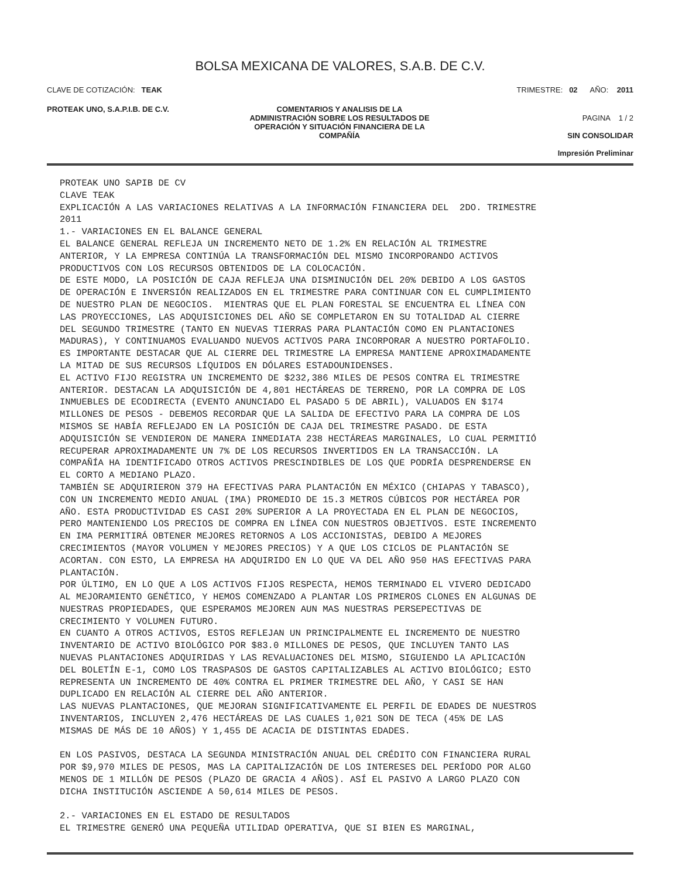BOLSA MEXICANA DE VALORES, S.A.B. DE C.V.
CLAVE DE COTIZACIÓN: TEAK TRIMESTRE: 02 AÑO: 2011
PROTEAK UNO, S.A.P.I.B. DE C.V. COMENTARIOS Y ANALISIS DE LA
ADMINISTRACIÓN SOBRE LOS RESULTADOS DE
OPERACIÓN Y SITUACIÓN FINANCIERA DE LA
COMPAÑÍA
PAGINA 1 / 2
SIN CONSOLIDAR
Impresión Preliminar
PROTEAK UNO SAPIB DE CV
CLAVE TEAK
EXPLICACIÓN A LAS VARIACIONES RELATIVAS A LA INFORMACIÓN FINANCIERA DEL  2DO. TRIMESTRE
2011
1.- VARIACIONES EN EL BALANCE GENERAL
EL BALANCE GENERAL REFLEJA UN INCREMENTO NETO DE 1.2% EN RELACIÓN AL TRIMESTRE
ANTERIOR, Y LA EMPRESA CONTINÚA LA TRANSFORMACIÓN DEL MISMO INCORPORANDO ACTIVOS
PRODUCTIVOS CON LOS RECURSOS OBTENIDOS DE LA COLOCACIÓN.
DE ESTE MODO, LA POSICIÓN DE CAJA REFLEJA UNA DISMINUCIÓN DEL 20% DEBIDO A LOS GASTOS
DE OPERACIÓN E INVERSIÓN REALIZADOS EN EL TRIMESTRE PARA CONTINUAR CON EL CUMPLIMIENTO
DE NUESTRO PLAN DE NEGOCIOS.  MIENTRAS QUE EL PLAN FORESTAL SE ENCUENTRA EL LÍNEA CON
LAS PROYECCIONES, LAS ADQUISICIONES DEL AÑO SE COMPLETARON EN SU TOTALIDAD AL CIERRE
DEL SEGUNDO TRIMESTRE (TANTO EN NUEVAS TIERRAS PARA PLANTACIÓN COMO EN PLANTACIONES
MADURAS), Y CONTINUAMOS EVALUANDO NUEVOS ACTIVOS PARA INCORPORAR A NUESTRO PORTAFOLIO.
ES IMPORTANTE DESTACAR QUE AL CIERRE DEL TRIMESTRE LA EMPRESA MANTIENE APROXIMADAMENTE
LA MITAD DE SUS RECURSOS LÍQUIDOS EN DÓLARES ESTADOUNIDENSES.
EL ACTIVO FIJO REGISTRA UN INCREMENTO DE $232,386 MILES DE PESOS CONTRA EL TRIMESTRE
ANTERIOR. DESTACAN LA ADQUISICIÓN DE 4,801 HECTÁREAS DE TERRENO, POR LA COMPRA DE LOS
INMUEBLES DE ECODIRECTA (EVENTO ANUNCIADO EL PASADO 5 DE ABRIL), VALUADOS EN $174
MILLONES DE PESOS - DEBEMOS RECORDAR QUE LA SALIDA DE EFECTIVO PARA LA COMPRA DE LOS
MISMOS SE HABÍA REFLEJADO EN LA POSICIÓN DE CAJA DEL TRIMESTRE PASADO. DE ESTA
ADQUISICIÓN SE VENDIERON DE MANERA INMEDIATA 238 HECTÁREAS MARGINALES, LO CUAL PERMITIÓ
RECUPERAR APROXIMADAMENTE UN 7% DE LOS RECURSOS INVERTIDOS EN LA TRANSACCIÓN. LA
COMPAÑÍA HA IDENTIFICADO OTROS ACTIVOS PRESCINDIBLES DE LOS QUE PODRÍA DESPRENDERSE EN
EL CORTO A MEDIANO PLAZO.
TAMBIÉN SE ADQUIRIERON 379 HA EFECTIVAS PARA PLANTACIÓN EN MÉXICO (CHIAPAS Y TABASCO),
CON UN INCREMENTO MEDIO ANUAL (IMA) PROMEDIO DE 15.3 METROS CÚBICOS POR HECTÁREA POR
AÑO. ESTA PRODUCTIVIDAD ES CASI 20% SUPERIOR A LA PROYECTADA EN EL PLAN DE NEGOCIOS,
PERO MANTENIENDO LOS PRECIOS DE COMPRA EN LÍNEA CON NUESTROS OBJETIVOS. ESTE INCREMENTO
EN IMA PERMITIRÁ OBTENER MEJORES RETORNOS A LOS ACCIONISTAS, DEBIDO A MEJORES
CRECIMIENTOS (MAYOR VOLUMEN Y MEJORES PRECIOS) Y A QUE LOS CICLOS DE PLANTACIÓN SE
ACORTAN. CON ESTO, LA EMPRESA HA ADQUIRIDO EN LO QUE VA DEL AÑO 950 HAS EFECTIVAS PARA
PLANTACIÓN.
POR ÚLTIMO, EN LO QUE A LOS ACTIVOS FIJOS RESPECTA, HEMOS TERMINADO EL VIVERO DEDICADO
AL MEJORAMIENTO GENÉTICO, Y HEMOS COMENZADO A PLANTAR LOS PRIMEROS CLONES EN ALGUNAS DE
NUESTRAS PROPIEDADES, QUE ESPERAMOS MEJOREN AUN MAS NUESTRAS PERSEPECTIVAS DE
CRECIMIENTO Y VOLUMEN FUTURO.
EN CUANTO A OTROS ACTIVOS, ESTOS REFLEJAN UN PRINCIPALMENTE EL INCREMENTO DE NUESTRO
INVENTARIO DE ACTIVO BIOLÓGICO POR $83.0 MILLONES DE PESOS, QUE INCLUYEN TANTO LAS
NUEVAS PLANTACIONES ADQUIRIDAS Y LAS REVALUACIONES DEL MISMO, SIGUIENDO LA APLICACIÓN
DEL BOLETÍN E-1, COMO LOS TRASPASOS DE GASTOS CAPITALIZABLES AL ACTIVO BIOLÓGICO; ESTO
REPRESENTA UN INCREMENTO DE 40% CONTRA EL PRIMER TRIMESTRE DEL AÑO, Y CASI SE HAN
DUPLICADO EN RELACIÓN AL CIERRE DEL AÑO ANTERIOR.
LAS NUEVAS PLANTACIONES, QUE MEJORAN SIGNIFICATIVAMENTE EL PERFIL DE EDADES DE NUESTROS
INVENTARIOS, INCLUYEN 2,476 HECTÁREAS DE LAS CUALES 1,021 SON DE TECA (45% DE LAS
MISMAS DE MÁS DE 10 AÑOS) Y 1,455 DE ACACIA DE DISTINTAS EDADES.

EN LOS PASIVOS, DESTACA LA SEGUNDA MINISTRACIÓN ANUAL DEL CRÉDITO CON FINANCIERA RURAL
POR $9,970 MILES DE PESOS, MAS LA CAPITALIZACIÓN DE LOS INTERESES DEL PERÍODO POR ALGO
MENOS DE 1 MILLÓN DE PESOS (PLAZO DE GRACIA 4 AÑOS). ASÍ EL PASIVO A LARGO PLAZO CON
DICHA INSTITUCIÓN ASCIENDE A 50,614 MILES DE PESOS.

2.- VARIACIONES EN EL ESTADO DE RESULTADOS
EL TRIMESTRE GENERÓ UNA PEQUEÑA UTILIDAD OPERATIVA, QUE SI BIEN ES MARGINAL,